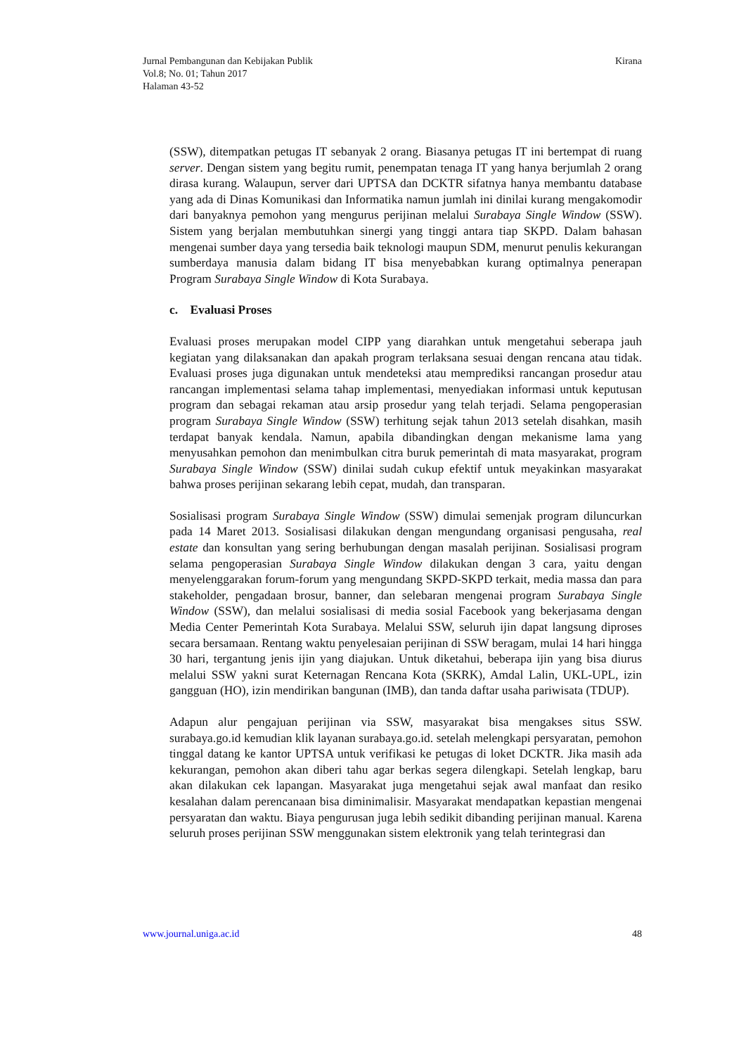Jurnal Pembangunan dan Kebijakan Publik
Vol.8; No. 01; Tahun 2017
Halaman 43-52
Kirana
(SSW), ditempatkan petugas IT sebanyak 2 orang. Biasanya petugas IT ini bertempat di ruang server. Dengan sistem yang begitu rumit, penempatan tenaga IT yang hanya berjumlah 2 orang dirasa kurang. Walaupun, server dari UPTSA dan DCKTR sifatnya hanya membantu database yang ada di Dinas Komunikasi dan Informatika namun jumlah ini dinilai kurang mengakomodir dari banyaknya pemohon yang mengurus perijinan melalui Surabaya Single Window (SSW). Sistem yang berjalan membutuhkan sinergi yang tinggi antara tiap SKPD. Dalam bahasan mengenai sumber daya yang tersedia baik teknologi maupun SDM, menurut penulis kekurangan sumberdaya manusia dalam bidang IT bisa menyebabkan kurang optimalnya penerapan Program Surabaya Single Window di Kota Surabaya.
c. Evaluasi Proses
Evaluasi proses merupakan model CIPP yang diarahkan untuk mengetahui seberapa jauh kegiatan yang dilaksanakan dan apakah program terlaksana sesuai dengan rencana atau tidak. Evaluasi proses juga digunakan untuk mendeteksi atau memprediksi rancangan prosedur atau rancangan implementasi selama tahap implementasi, menyediakan informasi untuk keputusan program dan sebagai rekaman atau arsip prosedur yang telah terjadi. Selama pengoperasian program Surabaya Single Window (SSW) terhitung sejak tahun 2013 setelah disahkan, masih terdapat banyak kendala. Namun, apabila dibandingkan dengan mekanisme lama yang menyusahkan pemohon dan menimbulkan citra buruk pemerintah di mata masyarakat, program Surabaya Single Window (SSW) dinilai sudah cukup efektif untuk meyakinkan masyarakat bahwa proses perijinan sekarang lebih cepat, mudah, dan transparan.
Sosialisasi program Surabaya Single Window (SSW) dimulai semenjak program diluncurkan pada 14 Maret 2013. Sosialisasi dilakukan dengan mengundang organisasi pengusaha, real estate dan konsultan yang sering berhubungan dengan masalah perijinan. Sosialisasi program selama pengoperasian Surabaya Single Window dilakukan dengan 3 cara, yaitu dengan menyelenggarakan forum-forum yang mengundang SKPD-SKPD terkait, media massa dan para stakeholder, pengadaan brosur, banner, dan selebaran mengenai program Surabaya Single Window (SSW), dan melalui sosialisasi di media sosial Facebook yang bekerjasama dengan Media Center Pemerintah Kota Surabaya. Melalui SSW, seluruh ijin dapat langsung diproses secara bersamaan. Rentang waktu penyelesaian perijinan di SSW beragam, mulai 14 hari hingga 30 hari, tergantung jenis ijin yang diajukan. Untuk diketahui, beberapa ijin yang bisa diurus melalui SSW yakni surat Keternagan Rencana Kota (SKRK), Amdal Lalin, UKL-UPL, izin gangguan (HO), izin mendirikan bangunan (IMB), dan tanda daftar usaha pariwisata (TDUP).
Adapun alur pengajuan perijinan via SSW, masyarakat bisa mengakses situs SSW. surabaya.go.id kemudian klik layanan surabaya.go.id. setelah melengkapi persyaratan, pemohon tinggal datang ke kantor UPTSA untuk verifikasi ke petugas di loket DCKTR. Jika masih ada kekurangan, pemohon akan diberi tahu agar berkas segera dilengkapi. Setelah lengkap, baru akan dilakukan cek lapangan. Masyarakat juga mengetahui sejak awal manfaat dan resiko kesalahan dalam perencanaan bisa diminimalisir. Masyarakat mendapatkan kepastian mengenai persyaratan dan waktu. Biaya pengurusan juga lebih sedikit dibanding perijinan manual. Karena seluruh proses perijinan SSW menggunakan sistem elektronik yang telah terintegrasi dan
www.journal.uniga.ac.id 48